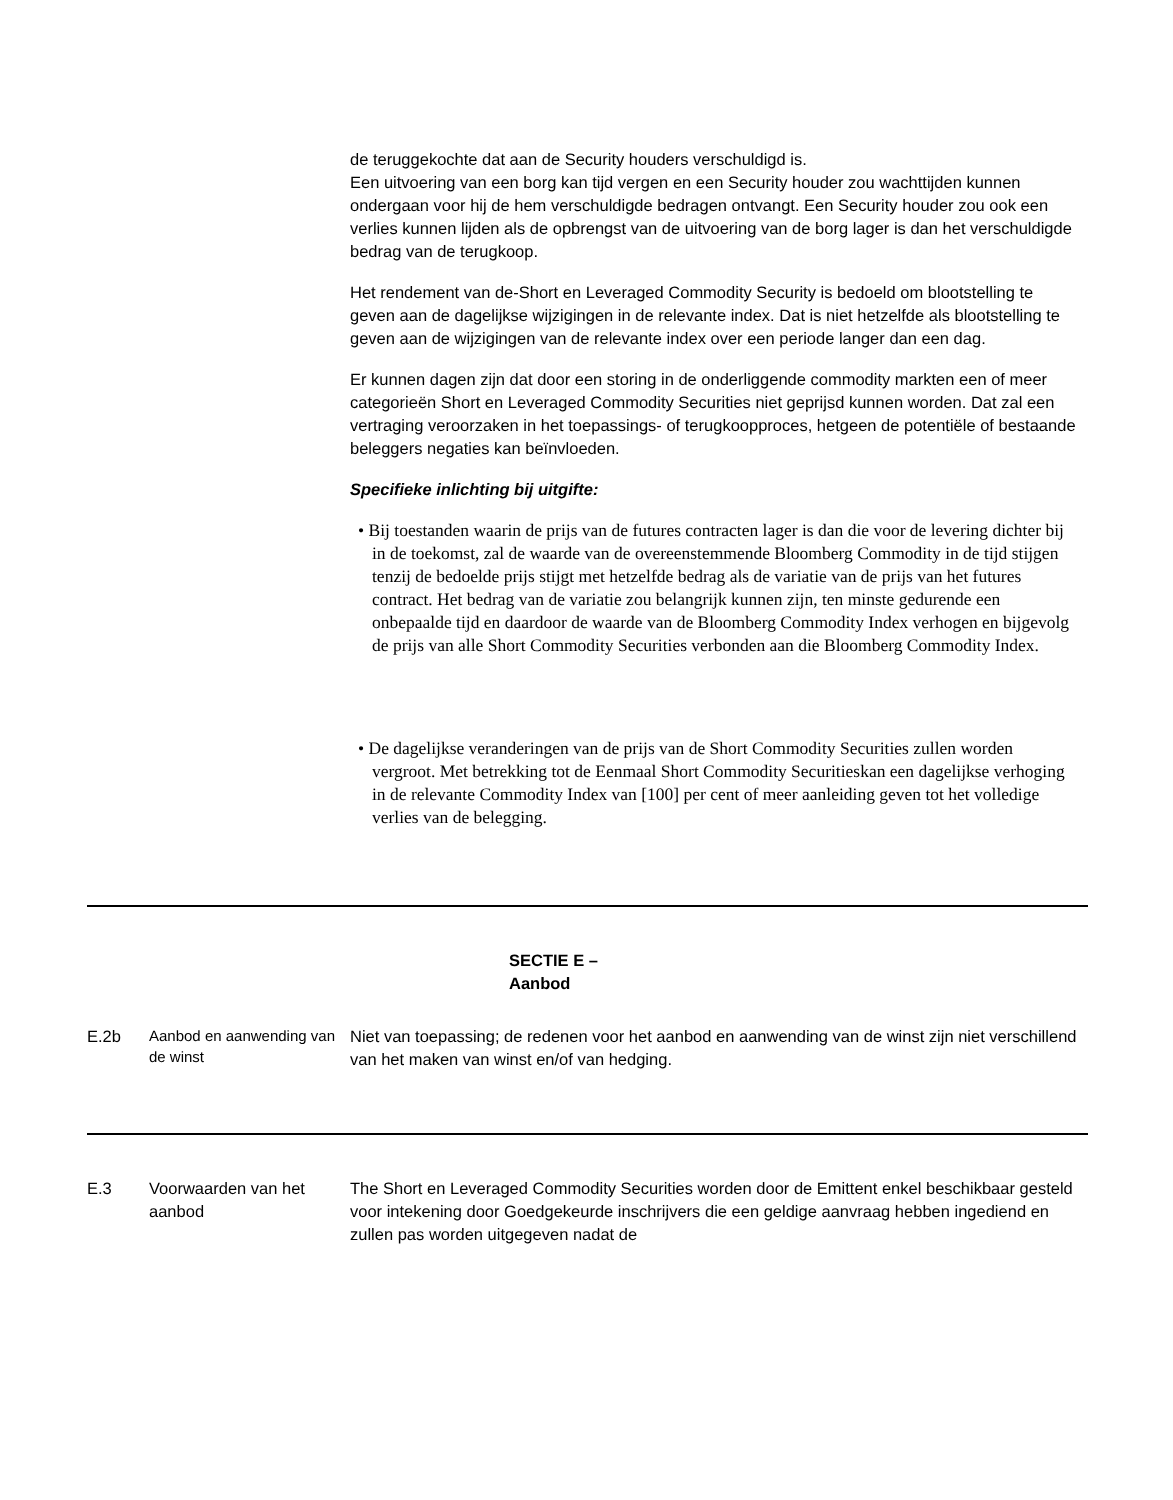de teruggekochte dat aan de Security houders verschuldigd is.
Een uitvoering van een borg kan tijd vergen en een Security houder zou wachttijden kunnen ondergaan voor hij de hem verschuldigde bedragen ontvangt. Een Security houder zou ook een verlies kunnen lijden als de opbrengst van de uitvoering van de borg lager is dan het verschuldigde bedrag van de terugkoop.
Het rendement van de-Short en Leveraged Commodity Security is bedoeld om blootstelling te geven aan de dagelijkse wijzigingen in de relevante index. Dat is niet hetzelfde als blootstelling te geven aan de wijzigingen van de relevante index over een periode langer dan een dag.
Er kunnen dagen zijn dat door een storing in de onderliggende commodity markten een of meer categorieën Short en Leveraged Commodity Securities niet geprijsd kunnen worden. Dat zal een vertraging veroorzaken in het toepassings- of terugkoopproces, hetgeen de potentiële of bestaande beleggers negaties kan beïnvloeden.
Specifieke inlichting bij uitgifte:
• Bij toestanden waarin de prijs van de futures contracten lager is dan die voor de levering dichter bij in de toekomst, zal de waarde van de overeenstemmende Bloomberg Commodity in de tijd stijgen tenzij de bedoelde prijs stijgt met hetzelfde bedrag als de variatie van de prijs van het futures contract. Het bedrag van de variatie zou belangrijk kunnen zijn, ten minste gedurende een onbepaalde tijd en daardoor de waarde van de Bloomberg Commodity Index verhogen en bijgevolg de prijs van alle Short Commodity Securities verbonden aan die Bloomberg Commodity Index.
• De dagelijkse veranderingen van de prijs van de Short Commodity Securities zullen worden vergroot. Met betrekking tot de Eenmaal Short Commodity Securitieskan een dagelijkse verhoging in de relevante Commodity Index van [100] per cent of meer aanleiding geven tot het volledige verlies van de belegging.
| SECTIE E – Aanbod | | |
| E.2b | Aanbod en aanwending van de winst | Niet van toepassing; de redenen voor het aanbod en aanwending van de winst zijn niet verschillend van het maken van winst en/of van hedging. |
| E.3 | Voorwaarden van het aanbod | The Short en Leveraged Commodity Securities worden door de Emittent enkel beschikbaar gesteld voor intekening door Goedgekeurde inschrijvers die een geldige aanvraag hebben ingediend en zullen pas worden uitgegeven nadat de |